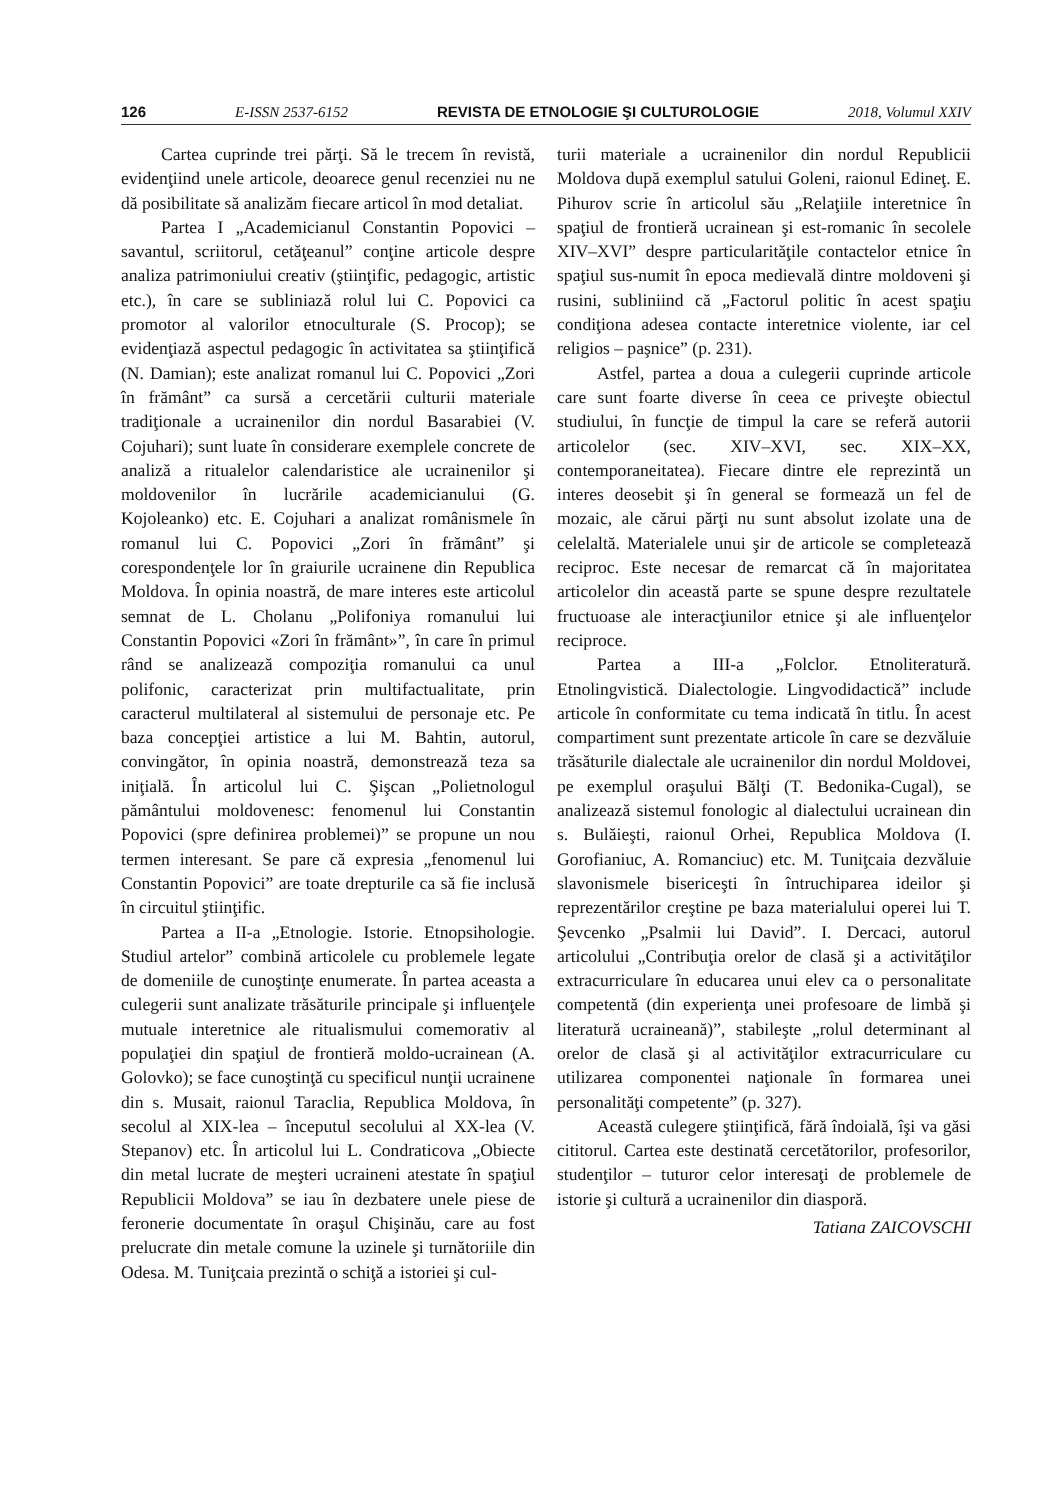126 E-ISSN 2537-6152 REVISTA DE ETNOLOGIE ŞI CULTUROLOGIE 2018, Volumul XXIV
Cartea cuprinde trei părţi. Să le trecem în revistă, evidenţiind unele articole, deoarece genul recenziei nu ne dă posibilitate să analizăm fiecare articol în mod detaliat.
Partea I „Academicianul Constantin Popovici – savantul, scriitorul, cetăţeanul” conţine articole despre analiza patrimoniului creativ (ştiinţific, pedagogic, artistic etc.), în care se subliniază rolul lui C. Popovici ca promotor al valorilor etnoculturale (S. Procop); se evidenţiază aspectul pedagogic în activitatea sa ştiinţifică (N. Damian); este analizat romanul lui C. Popovici „Zori în frământ” ca sursă a cercetării culturii materiale tradiţionale a ucrainenilor din nordul Basarabiei (V. Cojuhari); sunt luate în considerare exemplele concrete de analiză a ritualelor calendaristice ale ucrainenilor şi moldovenilor în lucrările academicianului (G. Kojoleanko) etc. E. Cojuhari a analizat românismele în romanul lui C. Popovici „Zori în frământ” şi corespondenţele lor în graiurile ucrainene din Republica Moldova. În opinia noastră, de mare interes este articolul semnat de L. Cholanu „Polifoniya romanului lui Constantin Popovici «Zori în frământ»”, în care în primul rând se analizează compoziţia romanului ca unul polifonic, caracterizat prin multifactualitate, prin caracterul multilateral al sistemului de personaje etc. Pe baza concepţiei artistice a lui M. Bahtin, autorul, convingător, în opinia noastră, demonstrează teza sa iniţială. În articolul lui C. Şişcan „Polietnologul pământului moldovenesc: fenomenul lui Constantin Popovici (spre definirea problemei)” se propune un nou termen interesant. Se pare că expresia „fenomenul lui Constantin Popovici” are toate drepturile ca să fie inclusă în circuitul ştiinţific.
Partea a II-a „Etnologie. Istorie. Etnopsihologie. Studiul artelor” combină articolele cu problemele legate de domeniile de cunoştinţe enumerate. În partea aceasta a culegerii sunt analizate trăsăturile principale şi influenţele mutuale interetnice ale ritualismului comemorativ al populaţiei din spaţiul de frontieră moldo-ucrainean (A. Golovko); se face cunoştinţă cu specificul nunţii ucrainene din s. Musait, raionul Taraclia, Republica Moldova, în secolul al XIX-lea – începutul secolului al XX-lea (V. Stepanov) etc. În articolul lui L. Condraticova „Obiecte din metal lucrate de meşteri ucraineni atestate în spaţiul Republicii Moldova” se iau în dezbatere unele piese de feronerie documentate în oraşul Chişinău, care au fost prelucrate din metale comune la uzinele şi turnătoriile din Odesa. M. Tuniţcaia prezintă o schiţă a istoriei şi cul-
turii materiale a ucrainenilor din nordul Republicii Moldova după exemplul satului Goleni, raionul Edineţ. E. Pihurov scrie în articolul său „Relaţiile interetnice în spaţiul de frontieră ucrainean şi est-romanic în secolele XIV–XVI” despre particularităţile contactelor etnice în spaţiul sus-numit în epoca medievală dintre moldoveni şi rusini, subliniind că „Factorul politic în acest spaţiu condiţiona adesea contacte interetnice violente, iar cel religios – paşnice” (p. 231).
Astfel, partea a doua a culegerii cuprinde articole care sunt foarte diverse în ceea ce priveşte obiectul studiului, în funcţie de timpul la care se referă autorii articolelor (sec. XIV–XVI, sec. XIX–XX, contemporaneitatea). Fiecare dintre ele reprezintă un interes deosebit şi în general se formează un fel de mozaic, ale cărui părţi nu sunt absolut izolate una de celelaltă. Materialele unui şir de articole se completează reciproc. Este necesar de remarcat că în majoritatea articolelor din această parte se spune despre rezultatele fructuoase ale interacţiunilor etnice şi ale influenţelor reciproce.
Partea a III-a „Folclor. Etnoliteratură. Etnolingvistică. Dialectologie. Lingvodidactică” include articole în conformitate cu tema indicată în titlu. În acest compartiment sunt prezentate articole în care se dezvăluie trăsăturile dialectale ale ucrainenilor din nordul Moldovei, pe exemplul oraşului Bălţi (T. Bedonika-Cugal), se analizează sistemul fonologic al dialectului ucrainean din s. Bulăieşti, raionul Orhei, Republica Moldova (I. Gorofianiuc, A. Romanciuc) etc. M. Tuniţcaia dezvăluie slavonismele bisericeşti în întruchiparea ideilor şi reprezentărilor creştine pe baza materialului operei lui T. Şevcenko „Psalmii lui David”. I. Dercaci, autorul articolului „Contribuţia orelor de clasă şi a activităţilor extracurriculare în educarea unui elev ca o personalitate competentă (din experienţa unei profesoare de limbă şi literatură ucraineană)”, stabileşte „rolul determinant al orelor de clasă şi al activităţilor extracurriculare cu utilizarea componentei naţionale în formarea unei personalităţi competente” (p. 327).
Această culegere ştiinţifică, fără îndoială, îşi va găsi cititorul. Cartea este destinată cercetătorilor, profesorilor, studenţilor – tuturor celor interesaţi de problemele de istorie şi cultură a ucrainenilor din diasporă.
Tatiana ZAICOVSCHI